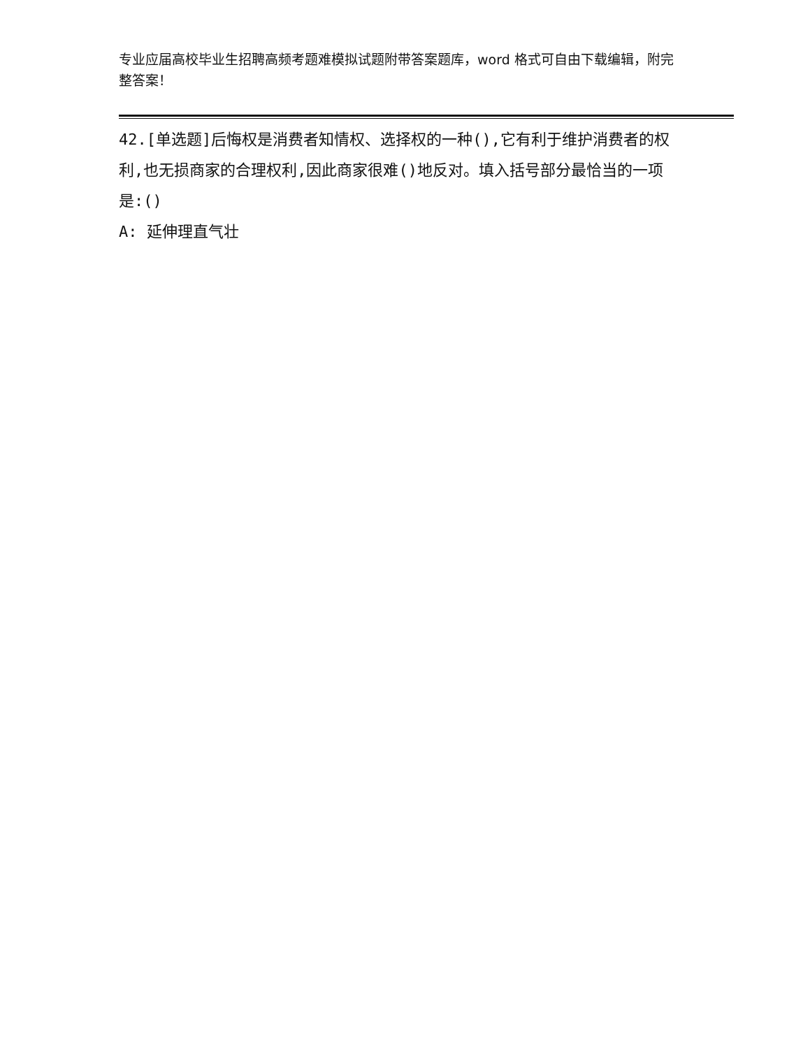专业应届高校毕业生招聘高频考题难模拟试题附带答案题库，word 格式可自由下载编辑，附完整答案！
42.[单选题]后悔权是消费者知情权、选择权的一种(),它有利于维护消费者的权利,也无损商家的合理权利,因此商家很难()地反对。填入括号部分最恰当的一项是:()
A: 延伸理直气壮